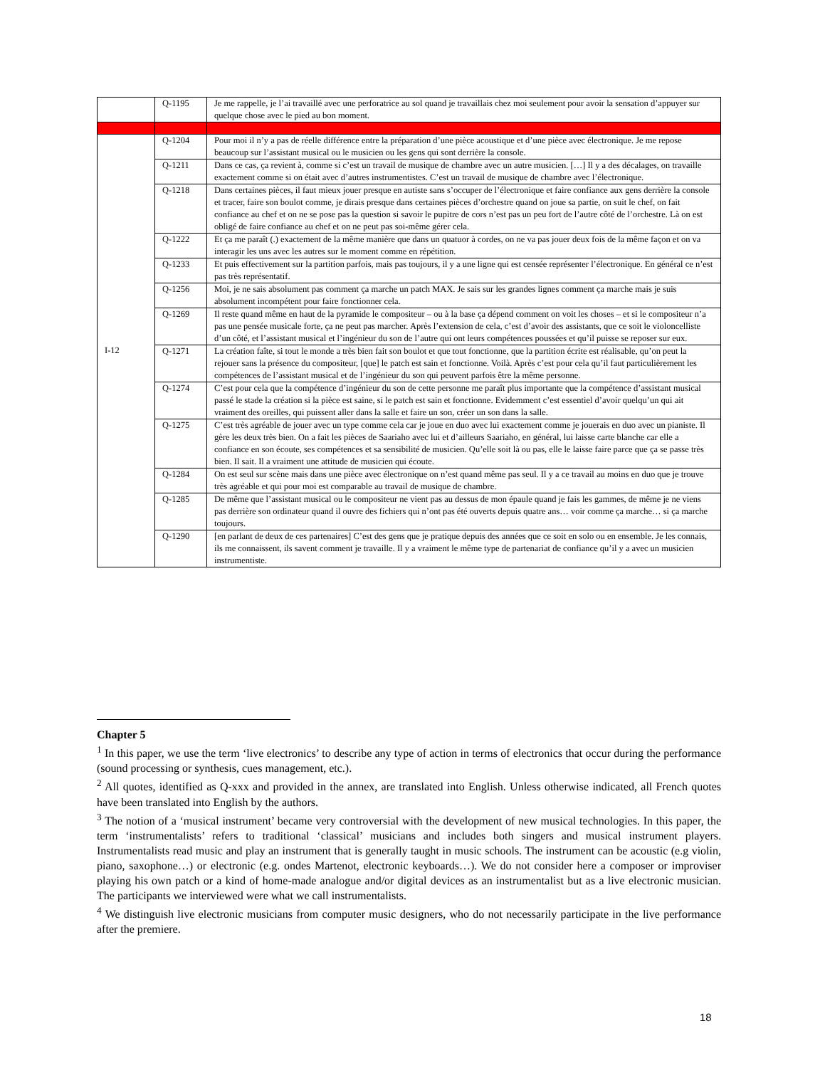| | Q-1195 | Je me rappelle, je l’ai travaillé avec une perforatrice au sol quand je travaillais chez moi seulement pour avoir la sensation d’appuyer sur quelque chose avec le pied au bon moment. |
| I-12 | Q-1204 | Pour moi il n’y a pas de réelle différence entre la préparation d’une pièce acoustique et d’une pièce avec électronique. Je me repose beaucoup sur l’assistant musical ou le musicien ou les gens qui sont derrière la console. |
| | Q-1211 | Dans ce cas, ça revient à, comme si c’est un travail de musique de chambre avec un autre musicien. […] Il y a des décalages, on travaille exactement comme si on était avec d’autres instrumentistes. C’est un travail de musique de chambre avec l’électronique. |
| | Q-1218 | Dans certaines pièces, il faut mieux jouer presque en autiste sans s’occuper de l’électronique et faire confiance aux gens derrière la console et tracer, faire son boulot comme, je dirais presque dans certaines pièces d’orchestre quand on joue sa partie, on suit le chef, on fait confiance au chef et on ne se pose pas la question si savoir le pupitre de cors n’est pas un peu fort de l’autre côté de l’orchestre. Là on est obligé de faire confiance au chef et on ne peut pas soi-même gérer cela. |
| | Q-1222 | Et ça me paraît (.) exactement de la même manière que dans un quatuor à cordes, on ne va pas jouer deux fois de la même façon et on va interagir les uns avec les autres sur le moment comme en répétition. |
| | Q-1233 | Et puis effectivement sur la partition parfois, mais pas toujours, il y a une ligne qui est censée représenter l’électronique. En général ce n’est pas très représentatif. |
| | Q-1256 | Moi, je ne sais absolument pas comment ça marche un patch MAX. Je sais sur les grandes lignes comment ça marche mais je suis absolument incompétent pour faire fonctionner cela. |
| | Q-1269 | Il reste quand même en haut de la pyramide le compositeur – ou à la base ça dépend comment on voit les choses – et si le compositeur n’a pas une pensée musicale forte, ça ne peut pas marcher. Après l’extension de cela, c’est d’avoir des assistants, que ce soit le violoncelliste d’un côté, et l’assistant musical et l’ingénieur du son de l’autre qui ont leurs compétences poussées et qu’il puisse se reposer sur eux. |
| | Q-1271 | La création faîte, si tout le monde a très bien fait son boulot et que tout fonctionne, que la partition écrite est réalisable, qu’on peut la rejouer sans la présence du compositeur, [que] le patch est sain et fonctionne. Voilà. Après c’est pour cela qu’il faut particulièrement les compétences de l’assistant musical et de l’ingénieur du son qui peuvent parfois être la même personne. |
| | Q-1274 | C’est pour cela que la compétence d’ingénieur du son de cette personne me paraît plus importante que la compétence d’assistant musical passé le stade la création si la pièce est saine, si le patch est sain et fonctionne. Evidemment c’est essentiel d’avoir quelqu’un qui ait vraiment des oreilles, qui puissent aller dans la salle et faire un son, créer un son dans la salle. |
| | Q-1275 | C’est très agréable de jouer avec un type comme cela car je joue en duo avec lui exactement comme je jouerais en duo avec un pianiste. Il gère les deux très bien. On a fait les pièces de Saariaho avec lui et d’ailleurs Saariaho, en général, lui laisse carte blanche car elle a confiance en son écoute, ses compétences et sa sensibilité de musicien. Qu’elle soit là ou pas, elle le laisse faire parce que ça se passe très bien. Il sait. Il a vraiment une attitude de musicien qui écoute. |
| | Q-1284 | On est seul sur scène mais dans une pièce avec électronique on n’est quand même pas seul. Il y a ce travail au moins en duo que je trouve très agréable et qui pour moi est comparable au travail de musique de chambre. |
| | Q-1285 | De même que l’assistant musical ou le compositeur ne vient pas au dessus de mon épaule quand je fais les gammes, de même je ne viens pas derrière son ordinateur quand il ouvre des fichiers qui n’ont pas été ouverts depuis quatre ans… voir comme ça marche… si ça marche toujours. |
| | Q-1290 | [en parlant de deux de ces partenaires] C’est des gens que je pratique depuis des années que ce soit en solo ou en ensemble. Je les connais, ils me connaissent, ils savent comment je travaille. Il y a vraiment le même type de partenariat de confiance qu’il y a avec un musicien instrumentiste. |
Chapter 5
<sup>1</sup> In this paper, we use the term ‘live electronics’ to describe any type of action in terms of electronics that occur during the performance (sound processing or synthesis, cues management, etc.).
<sup>2</sup> All quotes, identified as Q-xxx and provided in the annex, are translated into English. Unless otherwise indicated, all French quotes have been translated into English by the authors.
<sup>3</sup> The notion of a ‘musical instrument’ became very controversial with the development of new musical technologies. In this paper, the term ‘instrumentalists’ refers to traditional ‘classical’ musicians and includes both singers and musical instrument players. Instrumentalists read music and play an instrument that is generally taught in music schools. The instrument can be acoustic (e.g violin, piano, saxophone…) or electronic (e.g. ondes Martenot, electronic keyboards…). We do not consider here a composer or improviser playing his own patch or a kind of home-made analogue and/or digital devices as an instrumentalist but as a live electronic musician. The participants we interviewed were what we call instrumentalists.
<sup>4</sup> We distinguish live electronic musicians from computer music designers, who do not necessarily participate in the live performance after the premiere.
18